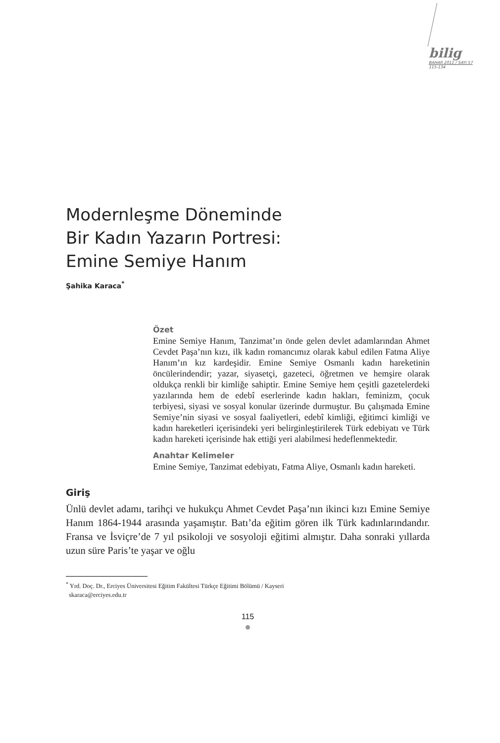bilig
BAHAR 2011 / SAYI 57
115-134
Modernleşme Döneminde
Bir Kadın Yazarın Portresi:
Emine Semiye Hanım
Şahika Karaca<sup>*</sup>
Özet
Emine Semiye Hanım, Tanzimat’ın önde gelen devlet adamlarından Ahmet Cevdet Paşa’nın kızı, ilk kadın romancımız olarak kabul edilen Fatma Aliye Hanım’ın kız kardeşidir. Emine Semiye Osmanlı kadın hareketinin öncülerindendir; yazar, siyasetçi, gazeteci, öğretmen ve hemşire olarak oldukça renkli bir kimliğe sahiptir. Emine Semiye hem çeşitli gazetelerdeki yazılarında hem de edebî eserlerinde kadın hakları, feminizm, çocuk terbiyesi, siyasi ve sosyal konular üzerinde durmuştur. Bu çalışmada Emine Semiye’nin siyasi ve sosyal faaliyetleri, edebî kimliği, eğitimci kimliği ve kadın hareketleri içerisindeki yeri belirginleştirilerek Türk edebiyatı ve Türk kadın hareketi içerisinde hak ettiği yeri alabilmesi hedeflenmektedir.
Anahtar Kelimeler
Emine Semiye, Tanzimat edebiyatı, Fatma Aliye, Osmanlı kadın hareketi.
Giriş
Ünlü devlet adamı, tarihçi ve hukukçu Ahmet Cevdet Paşa’nın ikinci kızı Emine Semiye Hanım 1864-1944 arasında yaşamıştır. Batı’da eğitim gören ilk Türk kadınlarındandır. Fransa ve İsviçre’de 7 yıl psikoloji ve sosyoloji eğitimi almıştır. Daha sonraki yıllarda uzun süre Paris’te yaşar ve oğlu
<sup>*</sup> Yrd. Doç. Dr., Erciyes Üniversitesi Eğitim Fakültesi Türkçe Eğitimi Bölümü / Kayseri
skaraca@erciyes.edu.tr
115